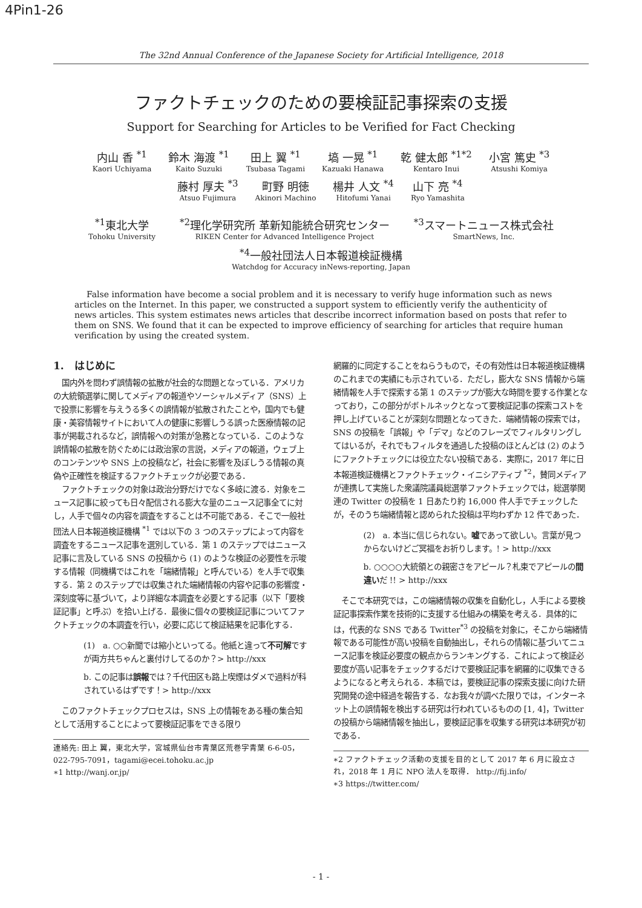4Pin1-26
The 32nd Annual Conference of the Japanese Society for Artificial Intelligence, 2018
ファクトチェックのための要検証記事探索の支援
Support for Searching for Articles to be Verified for Fact Checking
内山 香 <sup>*1</sup>
Kaori Uchiyama
鈴木 海渡 <sup>*1</sup>
Kaito Suzuki
田上 翼 <sup>*1</sup>
Tsubasa Tagami
塙 一晃 <sup>*1</sup>
Kazuaki Hanawa
乾 健太郎 <sup>*1*2</sup>
Kentaro Inui
小宮 篤史 <sup>*3</sup>
Atsushi Komiya
藤村 厚夫 <sup>*3</sup>
Atsuo Fujimura
町野 明徳
Akinori Machino
楊井 人文 <sup>*4</sup>
Hitofumi Yanai
山下 亮 <sup>*4</sup>
Ryo Yamashita
<sup>*1</sup>東北大学
Tohoku University
<sup>*2</sup>理化学研究所 革新知能統合研究センター
RIKEN Center for Advanced Intelligence Project
<sup>*3</sup>スマートニュース株式会社
SmartNews, Inc.
<sup>*4</sup>一般社団法人日本報道検証機構
Watchdog for Accuracy inNews-reporting, Japan
False information have become a social problem and it is necessary to verify huge information such as news articles on the Internet. In this paper, we constructed a support system to efficiently verify the authenticity of news articles. This system estimates news articles that describe incorrect information based on posts that refer to them on SNS. We found that it can be expected to improve efficiency of searching for articles that require human verification by using the created system.
1.　はじめに
国内外を問わず誤情報の拡散が社会的な問題となっている．アメリカの大統領選挙に関してメディアの報道やソーシャルメディア（SNS）上で投票に影響を与えうる多くの誤情報が拡散されたことや，国内でも健康・美容情報サイトにおいて人の健康に影響しうる誤った医療情報の記事が掲載されるなど，誤情報への対策が急務となっている．このような誤情報の拡散を防ぐためには政治家の言説，メディアの報道，ウェブ上のコンテンツや SNS 上の投稿など，社会に影響を及ぼしうる情報の真偽や正確性を検証するファクトチェックが必要である．
ファクトチェックの対象は政治分野だけでなく多岐に渡る．対象をニュース記事に絞っても日々配信される膨大な量のニュース記事全てに対し，人手で個々の内容を調査をすることは不可能である．そこで一般社団法人日本報道検証機構 <sup>*1</sup> では以下の 3 つのステップによって内容を調査をするニュース記事を選別している．第 1 のステップではニュース記事に言及している SNS の投稿から (1) のような検証の必要性を示唆する情報（同機構ではこれを「端緒情報」と呼んでいる）を人手で収集する．第 2 のステップでは収集された端緒情報の内容や記事の影響度・深刻度等に基づいて，より詳細な本調査を必要とする記事（以下「要検証記事」と呼ぶ）を拾い上げる．最後に個々の要検証記事についてファクトチェックの本調査を行い，必要に応じて検証結果を記事化する．
(1)　a. ○○新聞では縮小といってる。他紙と違って不可解ですが両方共ちゃんと裏付けしてるのか？> http://xxx
b. この記事は誤報では？千代田区も路上喫煙はダメで過料が科されているはずです！> http://xxx
このファクトチェックプロセスは，SNS 上の情報をある種の集合知として活用することによって要検証記事をできる限り
連絡先: 田上 翼，東北大学，宮城県仙台市青葉区荒巻字青葉 6-6-05，022-795-7091，tagami@ecei.tohoku.ac.jp
∗1 http://wanj.or.jp/
網羅的に同定することをねらうもので，その有効性は日本報道検証機構のこれまでの実績にも示されている．ただし，膨大な SNS 情報から端緒情報を人手で探索する第 1 のステップが膨大な時間を要する作業となっており，この部分がボトルネックとなって要検証記事の探索コストを押し上げていることが深刻な問題となってきた．端緒情報の探索では，SNS の投稿を「誤報」や「デマ」などのフレーズでフィルタリングしてはいるが，それでもフィルタを通過した投稿のほとんどは (2) のようにファクトチェックには役立たない投稿である．実際に，2017 年に日本報道検証機構とファクトチェック・イニシアティブ <sup>*2</sup>，賛同メディアが連携して実施した衆議院議員総選挙ファクトチェックでは，総選挙関連の Twitter の投稿を 1 日あたり約 16,000 件人手でチェックしたが，そのうち端緒情報と認められた投稿は平均わずか 12 件であった．
(2)　a. 本当に信じられない。嘘であって欲しい。言葉が見つからないけどご冥福をお祈りします。! > http://xxx
b. ○○○○大統領との親密さをアピール？札束でアピールの間違いだ !! > http://xxx
そこで本研究では，この端緒情報の収集を自動化し，人手による要検証記事探索作業を技術的に支援する仕組みの構築を考える．具体的には，代表的な SNS である Twitter<sup>*3</sup> の投稿を対象に，そこから端緒情報である可能性が高い投稿を自動抽出し，それらの情報に基づいてニュース記事を検証必要度の観点からランキングする．これによって検証必要度が高い記事をチェックするだけで要検証記事を網羅的に収集できるようになると考えられる．本稿では，要検証記事の探索支援に向けた研究開発の途中経過を報告する．なお我々が調べた限りでは，インターネット上の誤情報を検出する研究は行われているものの [1, 4]，Twitter の投稿から端緒情報を抽出し，要検証記事を収集する研究は本研究が初である．
∗2 ファクトチェック活動の支援を目的として 2017 年 6 月に設立され，2018 年 1 月に NPO 法人を取得． http://fij.info/
∗3 https://twitter.com/
- 1 -